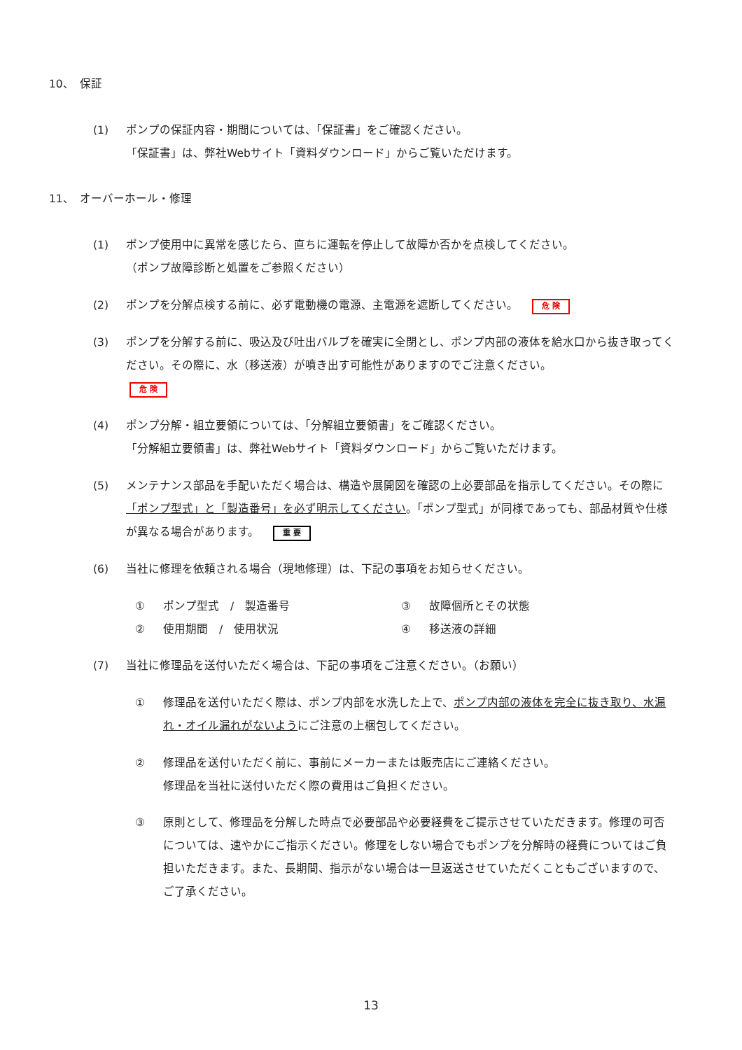10、　保証
(1) ポンプの保証内容・期間については、「保証書」をご確認ください。
「保証書」は、弊社Webサイト「資料ダウンロード」からご覧いただけます。
11、　オーバーホール・修理
(1) ポンプ使用中に異常を感じたら、直ちに運転を停止して故障か否かを点検してください。
（ポンプ故障診断と処置をご参照ください）
(2) ポンプを分解点検する前に、必ず電動機の電源、主電源を遮断してください。 危 険
(3) ポンプを分解する前に、吸込及び吐出バルブを確実に全閉とし、ポンプ内部の液体を給水口から抜き取ってください。その際に、水（移送液）が噴き出す可能性がありますのでご注意ください。
危 険
(4) ポンプ分解・組立要領については、「分解組立要領書」をご確認ください。
「分解組立要領書」は、弊社Webサイト「資料ダウンロード」からご覧いただけます。
(5) メンテナンス部品を手配いただく場合は、構造や展開図を確認の上必要部品を指示してください。その際に「ポンプ型式」と「製造番号」を必ず明示してください。「ポンプ型式」が同様であっても、部品材質や仕様が異なる場合があります。 重 要
(6) 当社に修理を依頼される場合（現地修理）は、下記の事項をお知らせください。
① ポンプ型式　/　製造番号
③ 故障個所とその状態
② 使用期間　/　使用状況
④ 移送液の詳細
(7) 当社に修理品を送付いただく場合は、下記の事項をご注意ください。（お願い）
① 修理品を送付いただく際は、ポンプ内部を水洗した上で、ポンプ内部の液体を完全に抜き取り、水漏れ・オイル漏れがないようにご注意の上梱包してください。
② 修理品を送付いただく前に、事前にメーカーまたは販売店にご連絡ください。
修理品を当社に送付いただく際の費用はご負担ください。
③ 原則として、修理品を分解した時点で必要部品や必要経費をご提示させていただきます。修理の可否については、速やかにご指示ください。修理をしない場合でもポンプを分解時の経費についてはご負担いただきます。また、長期間、指示がない場合は一旦返送させていただくこともございますので、ご了承ください。
13